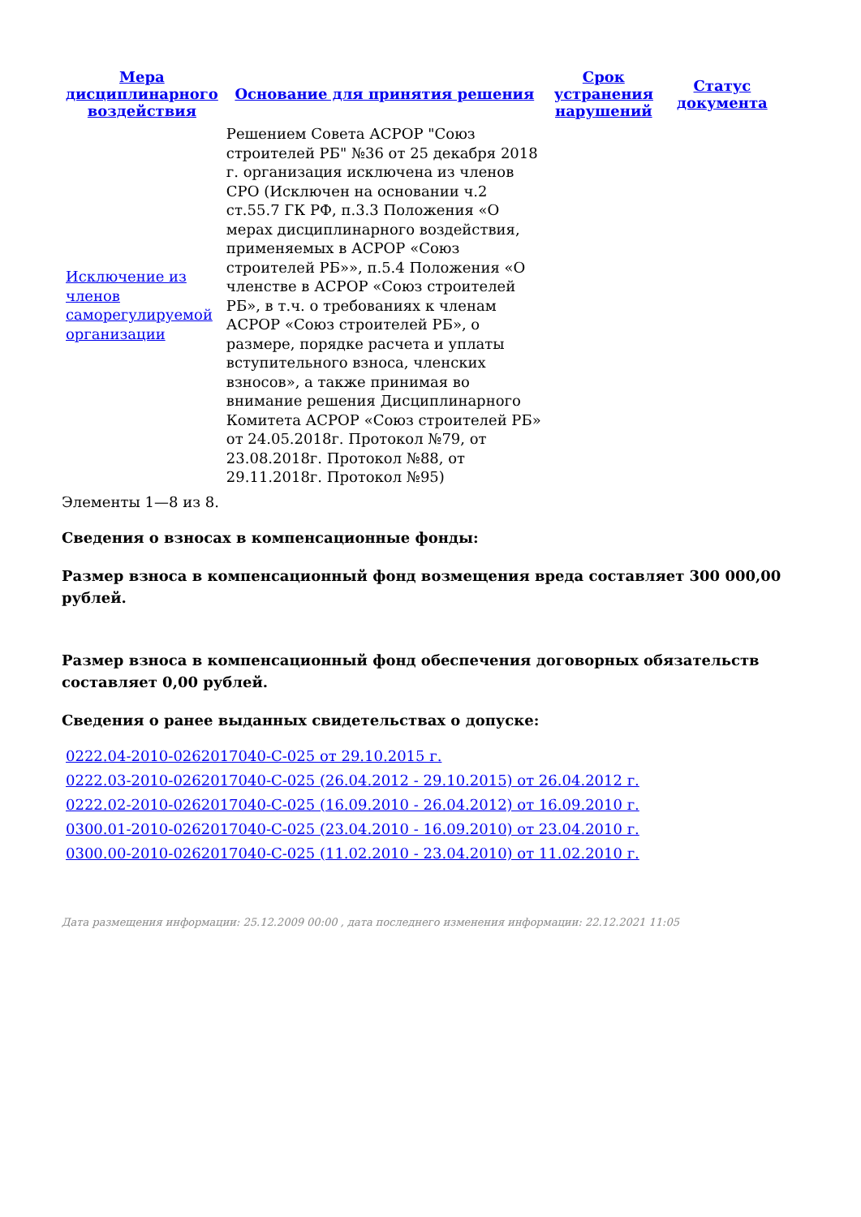| Мера дисциплинарного воздействия | Основание для принятия решения | Срок устранения нарушений | Статус документа |
| --- | --- | --- | --- |
| Исключение из членов саморегулируемой организации | Решением Совета АСРОР "Союз строителей РБ" №36 от 25 декабря 2018 г. организация исключена из членов СРО (Исключен на основании ч.2 ст.55.7 ГК РФ, п.3.3 Положения «О мерах дисциплинарного воздействия, применяемых в АСРОР «Союз строителей РБ»», п.5.4 Положения «О членстве в АСРОР «Союз строителей РБ», в т.ч. о требованиях к членам АСРОР «Союз строителей РБ», о размере, порядке расчета и уплаты вступительного взноса, членских взносов», а также принимая во внимание решения Дисциплинарного Комитета АСРОР «Союз строителей РБ» от 24.05.2018г. Протокол №79, от 23.08.2018г. Протокол №88, от 29.11.2018г. Протокол №95) | | |
Элементы 1—8 из 8.
Сведения о взносах в компенсационные фонды:
Размер взноса в компенсационный фонд возмещения вреда составляет 300 000,00 рублей.
Размер взноса в компенсационный фонд обеспечения договорных обязательств составляет 0,00 рублей.
Сведения о ранее выданных свидетельствах о допуске:
0222.04-2010-0262017040-С-025 от 29.10.2015 г.
0222.03-2010-0262017040-С-025 (26.04.2012 - 29.10.2015) от 26.04.2012 г.
0222.02-2010-0262017040-С-025 (16.09.2010 - 26.04.2012) от 16.09.2010 г.
0300.01-2010-0262017040-С-025 (23.04.2010 - 16.09.2010) от 23.04.2010 г.
0300.00-2010-0262017040-С-025 (11.02.2010 - 23.04.2010) от 11.02.2010 г.
Дата размещения информации: 25.12.2009 00:00 , дата последнего изменения информации: 22.12.2021 11:05